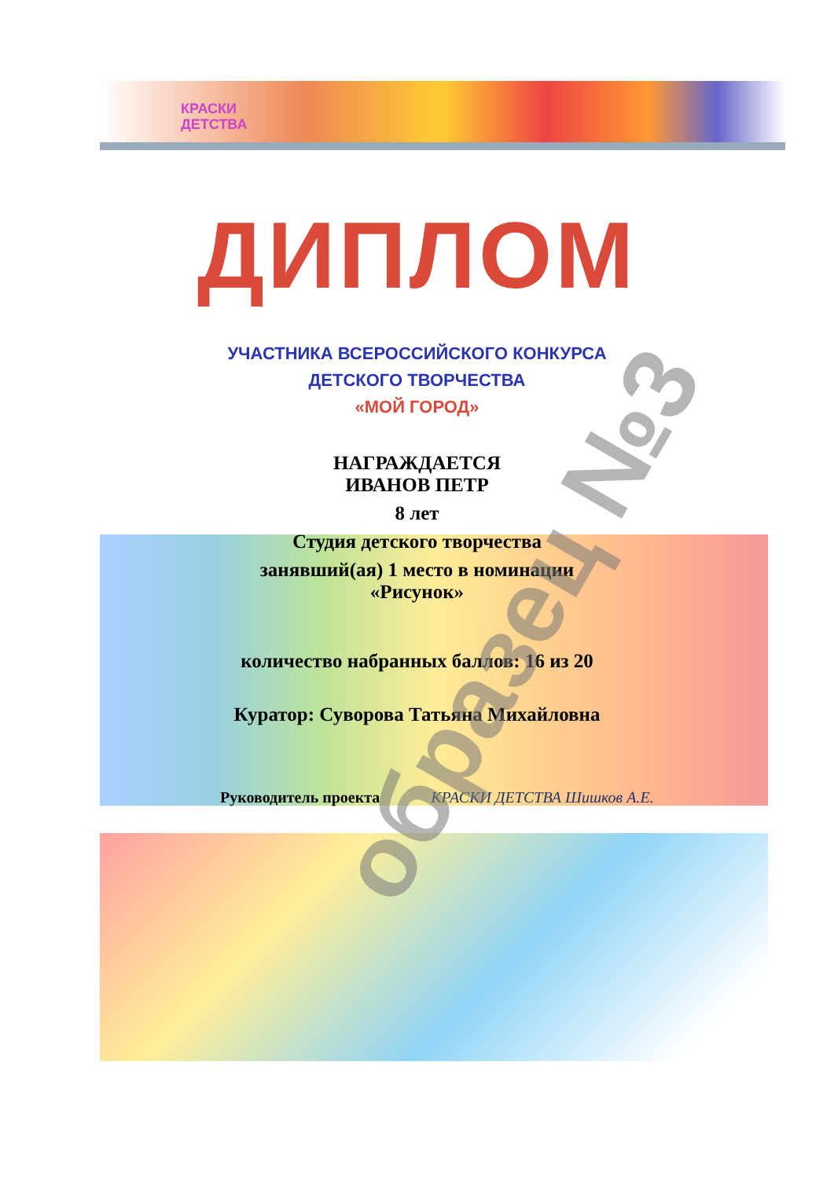КРАСКИ
ДЕТСТВА
ДИПЛОМ
УЧАСТНИКА ВСЕРОССИЙСКОГО КОНКУРСА
ДЕТСКОГО ТВОРЧЕСТВА
«МОЙ ГОРОД»
НАГРАЖДАЕТСЯ
ИВАНОВ ПЕТР
8 лет
Студия детского творчества
занявший(ая) 1 место в номинации
«Рисунок»
количество набранных баллов: 16 из 20
Куратор: Суворова Татьяна Михайловна
Руководитель проекта КРАСКИ ДЕТСТВА Шишков А.Е.
образец №3